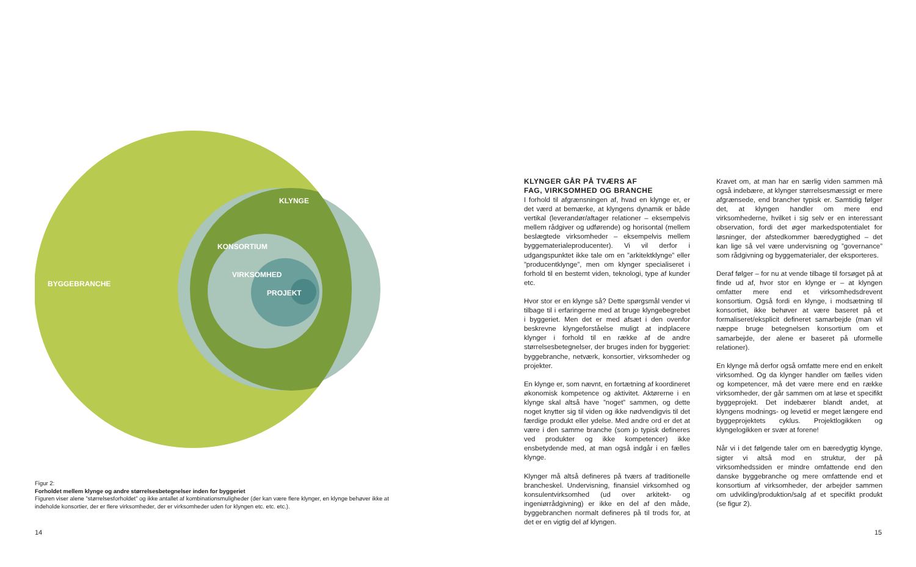KLYNGE
KONSORTIUM
BYGGEBRANCHE
VIRKSOMHED
PROJEKT
Figur 2:
Forholdet mellem klynge og andre størrelsesbetegnelser inden for byggeriet
Figuren viser alene ”størrelsesforholdet” og ikke antallet af kombinationsmuligheder (der kan være flere klynger, en klynge behøver ikke at indeholde konsortier, der er flere virksomheder, der er virksomheder uden for klyngen etc. etc. etc.).
14
KLYNGER GÅR PÅ TVÆRS AF
FAG, VIRKSOMHED OG BRANCHE
I forhold til afgrænsningen af, hvad en klynge er, er det værd at bemærke, at klyngens dynamik er både vertikal (leverandør/aftager relationer – eksempelvis mellem rådgiver og udførende) og horisontal (mellem beslægtede virksomheder – eksempelvis mellem byggematerialeproducenter). Vi vil derfor i udgangspunktet ikke tale om en ”arkitektklynge” eller ”producentklynge”, men om klynger specialiseret i forhold til en bestemt viden, teknologi, type af kunder etc.
Hvor stor er en klynge så? Dette spørgsmål vender vi tilbage til i erfaringerne med at bruge klyngebegrebet i byggeriet. Men det er med afsæt i den ovenfor beskrevne klyngeforståelse muligt at indplacere klynger i forhold til en række af de andre størrelsesbetegnelser, der bruges inden for byggeriet: byggebranche, netværk, konsortier, virksomheder og projekter.
En klynge er, som nævnt, en fortætning af koordineret økonomisk kompetence og aktivitet. Aktørerne i en klynge skal altså have ”noget” sammen, og dette noget knytter sig til viden og ikke nødvendigvis til det færdige produkt eller ydelse. Med andre ord er det at være i den samme branche (som jo typisk defineres ved produkter og ikke kompetencer) ikke ensbetydende med, at man også indgår i en fælles klynge.
Klynger må altså defineres på tværs af traditionelle brancheskel. Undervisning, finansiel virksomhed og konsulentvirksomhed (ud over arkitekt- og ingeniørrådgivning) er ikke en del af den måde, byggebranchen normalt defineres på til trods for, at det er en vigtig del af klyngen.
Kravet om, at man har en særlig viden sammen må også indebære, at klynger størrelsesmæssigt er mere afgrænsede, end brancher typisk er. Samtidig følger det, at klyngen handler om mere end virksomhederne, hvilket i sig selv er en interessant observation, fordi det øger markedspotentialet for løsninger, der afstedkommer bæredygtighed – det kan lige så vel være undervisning og ”governance” som rådgivning og byggematerialer, der eksporteres.
Deraf følger – for nu at vende tilbage til forsøget på at finde ud af, hvor stor en klynge er – at klyngen omfatter mere end et virksomhedsdrevent konsortium. Også fordi en klynge, i modsætning til konsortiet, ikke behøver at være baseret på et formaliseret/eksplicit defineret samarbejde (man vil næppe bruge betegnelsen konsortium om et samarbejde, der alene er baseret på uformelle relationer).
En klynge må derfor også omfatte mere end en enkelt virksomhed. Og da klynger handler om fælles viden og kompetencer, må det være mere end en række virksomheder, der går sammen om at løse et specifikt byggeprojekt. Det indebærer blandt andet, at klyngens modnings- og levetid er meget længere end byggeprojektets cyklus. Projektlogikken og klyngelogikken er svær at forene!
Når vi i det følgende taler om en bæredygtig klynge, sigter vi altså mod en struktur, der på virksomhedssiden er mindre omfattende end den danske byggebranche og mere omfattende end et konsortium af virksomheder, der arbejder sammen om udvikling/produktion/salg af et specifikt produkt (se figur 2).
15